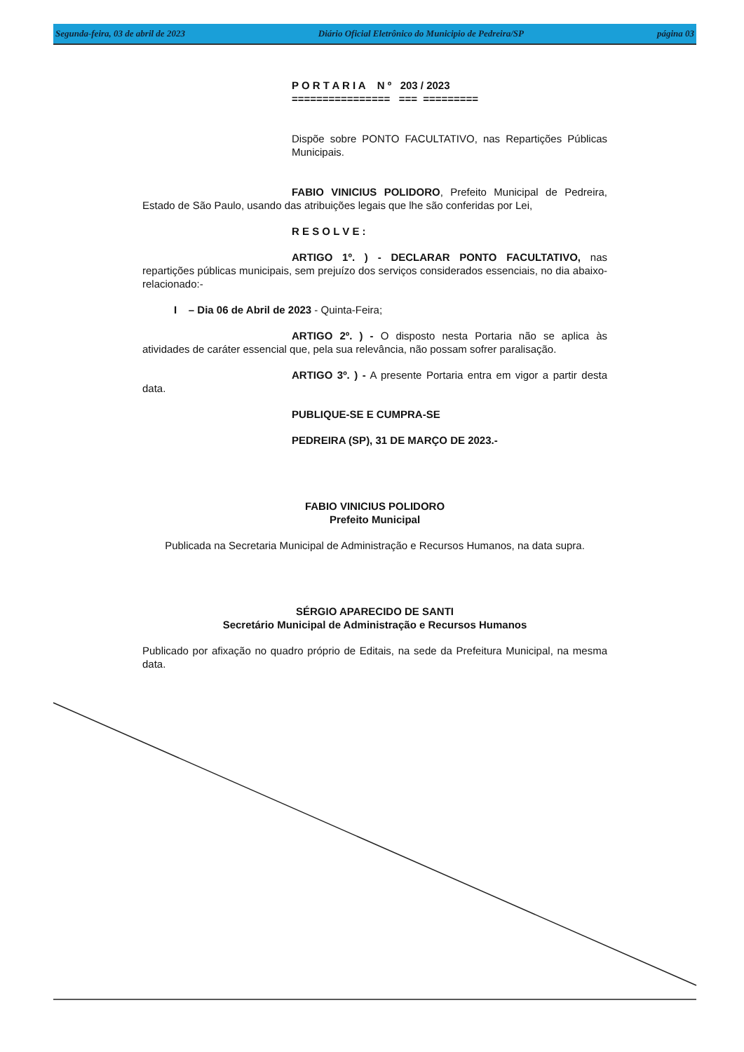Segunda-feira, 03 de abril de 2023 Diário Oficial Eletrônico do Municipio de Pedreira/SP página 03
P O R T A R I A N º 203 / 2023
================ === =========
Dispõe sobre PONTO FACULTATIVO, nas Repartições Públicas Municipais.
FABIO VINICIUS POLIDORO, Prefeito Municipal de Pedreira, Estado de São Paulo, usando das atribuições legais que lhe são conferidas por Lei,
R E S O L V E :
ARTIGO 1º. ) - DECLARAR PONTO FACULTATIVO, nas repartições públicas municipais, sem prejuízo dos serviços considerados essenciais, no dia abaixo-relacionado:-
I – Dia 06 de Abril de 2023 - Quinta-Feira;
ARTIGO 2º. ) - O disposto nesta Portaria não se aplica às atividades de caráter essencial que, pela sua relevância, não possam sofrer paralisação.
ARTIGO 3º. ) - A presente Portaria entra em vigor a partir desta data.
PUBLIQUE-SE E CUMPRA-SE
PEDREIRA (SP), 31 DE MARÇO DE 2023.-
FABIO VINICIUS POLIDORO
Prefeito Municipal
Publicada na Secretaria Municipal de Administração e Recursos Humanos, na data supra.
SÉRGIO APARECIDO DE SANTI
Secretário Municipal de Administração e Recursos Humanos
Publicado por afixação no quadro próprio de Editais, na sede da Prefeitura Municipal, na mesma data.